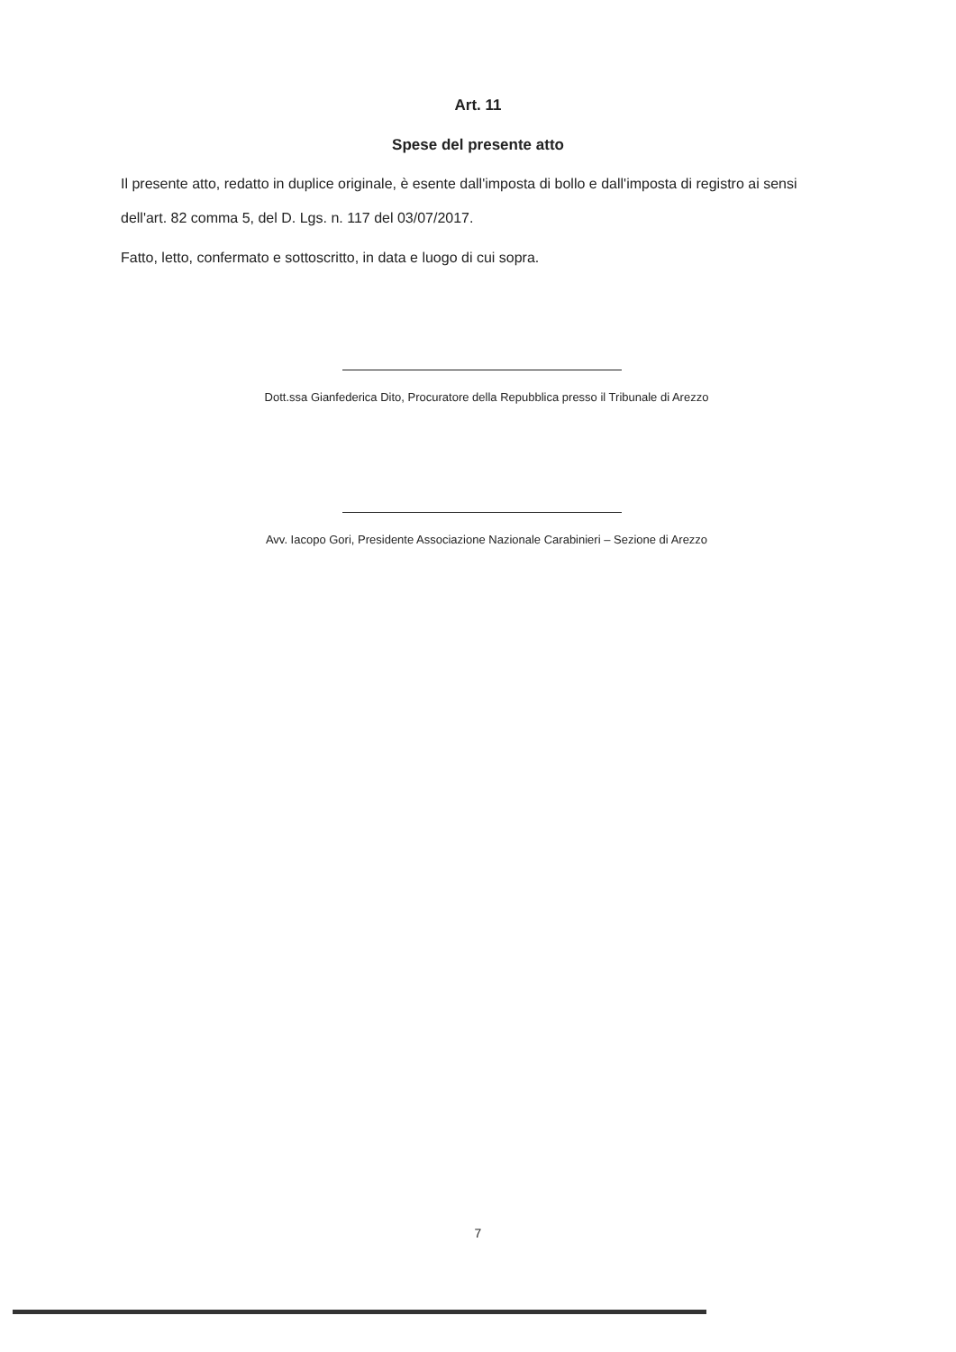Art. 11
Spese del presente atto
Il presente atto, redatto in duplice originale, è esente dall'imposta di bollo e dall'imposta di registro ai sensi dell'art. 82 comma 5, del D. Lgs. n. 117 del 03/07/2017.
Fatto, letto, confermato e sottoscritto, in data e luogo di cui sopra.
Dott.ssa Gianfederica Dito, Procuratore della Repubblica presso il Tribunale di Arezzo
Avv. Iacopo Gori, Presidente Associazione Nazionale Carabinieri – Sezione di Arezzo
7